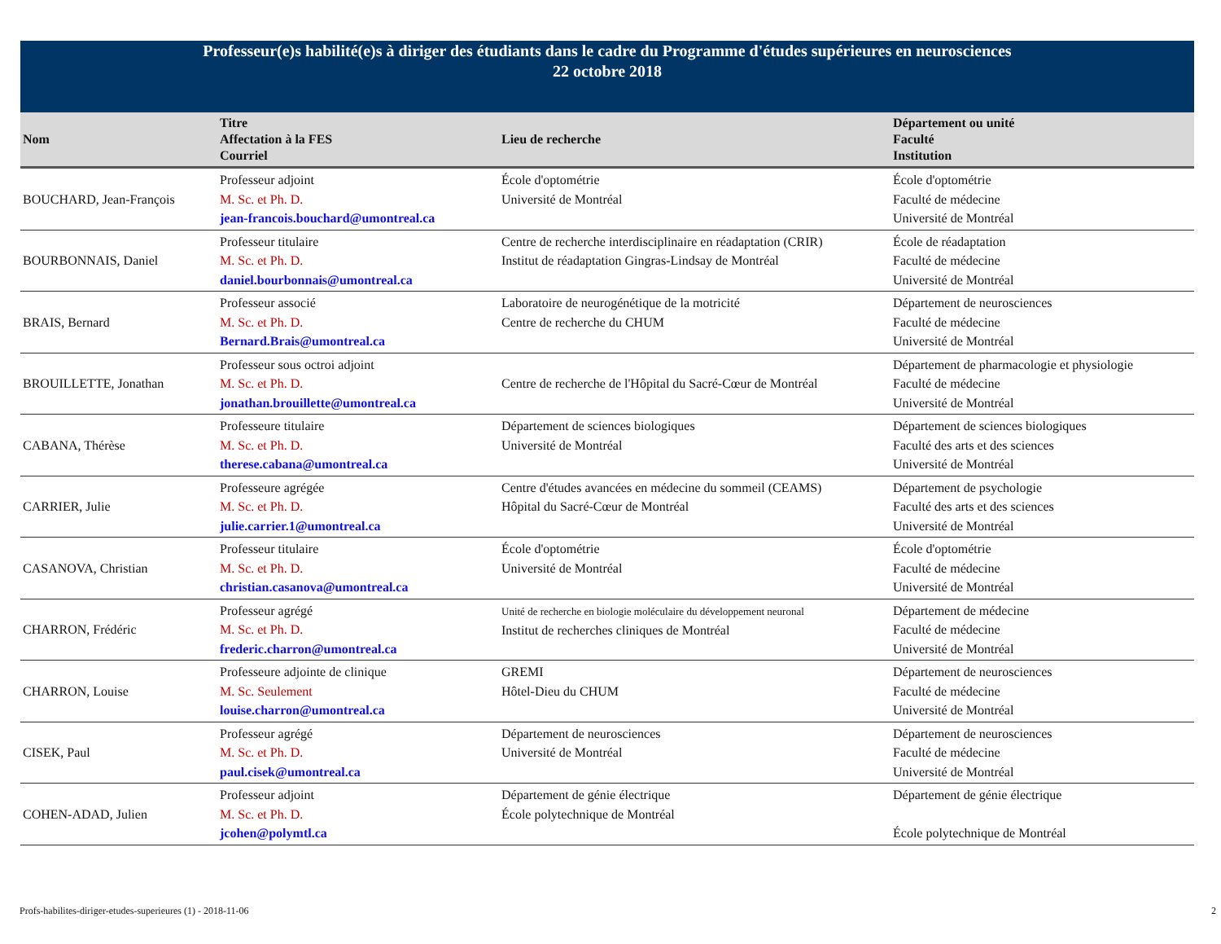Professeur(e)s habilité(e)s à diriger des étudiants dans le cadre du Programme d'études supérieures en neurosciences
22 octobre 2018
| Nom | Titre Affectation à la FES Courriel | Lieu de recherche | Département ou unité Faculté Institution |
| --- | --- | --- | --- |
| BOUCHARD, Jean-François | Professeur adjoint M. Sc. et Ph. D. jean-francois.bouchard@umontreal.ca | École d'optométrie Université de Montréal | École d'optométrie Faculté de médecine Université de Montréal |
| BOURBONNAIS, Daniel | Professeur titulaire M. Sc. et Ph. D. daniel.bourbonnais@umontreal.ca | Centre de recherche interdisciplinaire en réadaptation (CRIR) Institut de réadaptation Gingras-Lindsay de Montréal | École de réadaptation Faculté de médecine Université de Montréal |
| BRAIS, Bernard | Professeur associé M. Sc. et Ph. D. Bernard.Brais@umontreal.ca | Laboratoire de neurogénétique de la motricité Centre de recherche du CHUM | Département de neurosciences Faculté de médecine Université de Montréal |
| BROUILLETTE, Jonathan | Professeur sous octroi adjoint M. Sc. et Ph. D. jonathan.brouillette@umontreal.ca | Centre de recherche de l'Hôpital du Sacré-Cœur de Montréal | Département de pharmacologie et physiologie Faculté de médecine Université de Montréal |
| CABANA, Thérèse | Professeure titulaire M. Sc. et Ph. D. therese.cabana@umontreal.ca | Département de sciences biologiques Université de Montréal | Département de sciences biologiques Faculté des arts et des sciences Université de Montréal |
| CARRIER, Julie | Professeure agrégée M. Sc. et Ph. D. julie.carrier.1@umontreal.ca | Centre d'études avancées en médecine du sommeil (CEAMS) Hôpital du Sacré-Cœur de Montréal | Département de psychologie Faculté des arts et des sciences Université de Montréal |
| CASANOVA, Christian | Professeur titulaire M. Sc. et Ph. D. christian.casanova@umontreal.ca | École d'optométrie Université de Montréal | École d'optométrie Faculté de médecine Université de Montréal |
| CHARRON, Frédéric | Professeur agrégé M. Sc. et Ph. D. frederic.charron@umontreal.ca | Unité de recherche en biologie moléculaire du développement neuronal Institut de recherches cliniques de Montréal | Département de médecine Faculté de médecine Université de Montréal |
| CHARRON, Louise | Professeure adjointe de clinique M. Sc. Seulement louise.charron@umontreal.ca | GREMI Hôtel-Dieu du CHUM | Département de neurosciences Faculté de médecine Université de Montréal |
| CISEK, Paul | Professeur agrégé M. Sc. et Ph. D. paul.cisek@umontreal.ca | Département de neurosciences Université de Montréal | Département de neurosciences Faculté de médecine Université de Montréal |
| COHEN-ADAD, Julien | Professeur adjoint M. Sc. et Ph. D. jcohen@polymtl.ca | Département de génie électrique École polytechnique de Montréal | Département de génie électrique École polytechnique de Montréal |
Profs-habilites-diriger-etudes-superieures (1) - 2018-11-06 2